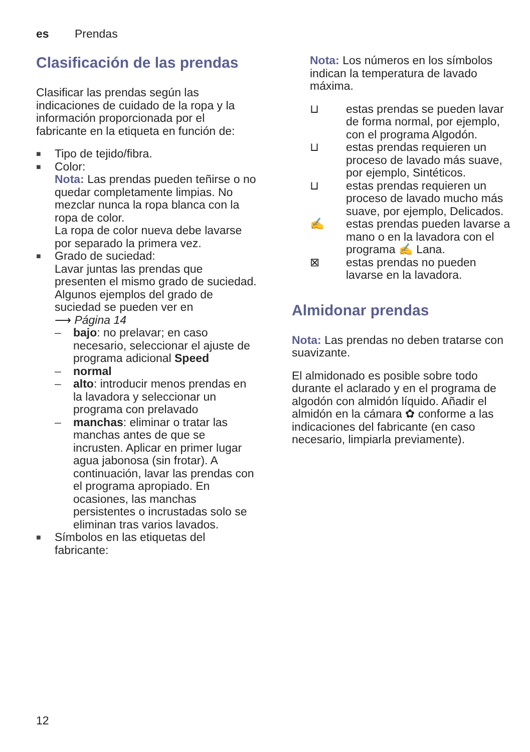es Prendas
Clasificación de las prendas
Clasificar las prendas según las indicaciones de cuidado de la ropa y la información proporcionada por el fabricante en la etiqueta en función de:
■ Tipo de tejido/fibra.
■ Color:
Nota: Las prendas pueden teñirse o no quedar completamente limpias. No mezclar nunca la ropa blanca con la ropa de color.
La ropa de color nueva debe lavarse por separado la primera vez.
■ Grado de suciedad:
Lavar juntas las prendas que presenten el mismo grado de suciedad.
Algunos ejemplos del grado de suciedad se pueden ver en
⟶ Página 14
– bajo: no prelavar; en caso necesario, seleccionar el ajuste de programa adicional Speed
– normal
– alto: introducir menos prendas en la lavadora y seleccionar un programa con prelavado
– manchas: eliminar o tratar las manchas antes de que se incrusten. Aplicar en primer lugar agua jabonosa (sin frotar). A continuación, lavar las prendas con el programa apropiado. En ocasiones, las manchas persistentes o incrustadas solo se eliminan tras varios lavados.
■ Símbolos en las etiquetas del fabricante:
Nota: Los números en los símbolos indican la temperatura de lavado máxima.
⊔ estas prendas se pueden lavar de forma normal, por ejemplo, con el programa Algodón.
⊔ estas prendas requieren un proceso de lavado más suave, por ejemplo, Sintéticos.
⊔ estas prendas requieren un proceso de lavado mucho más suave, por ejemplo, Delicados.
✍ estas prendas pueden lavarse a mano o en la lavadora con el programa ✍ Lana.
⊠ estas prendas no pueden lavarse en la lavadora.
Almidonar prendas
Nota: Las prendas no deben tratarse con suavizante.
El almidonado es posible sobre todo durante el aclarado y en el programa de algodón con almidón líquido. Añadir el almidón en la cámara ✿ conforme a las indicaciones del fabricante (en caso necesario, limpiarla previamente).
12